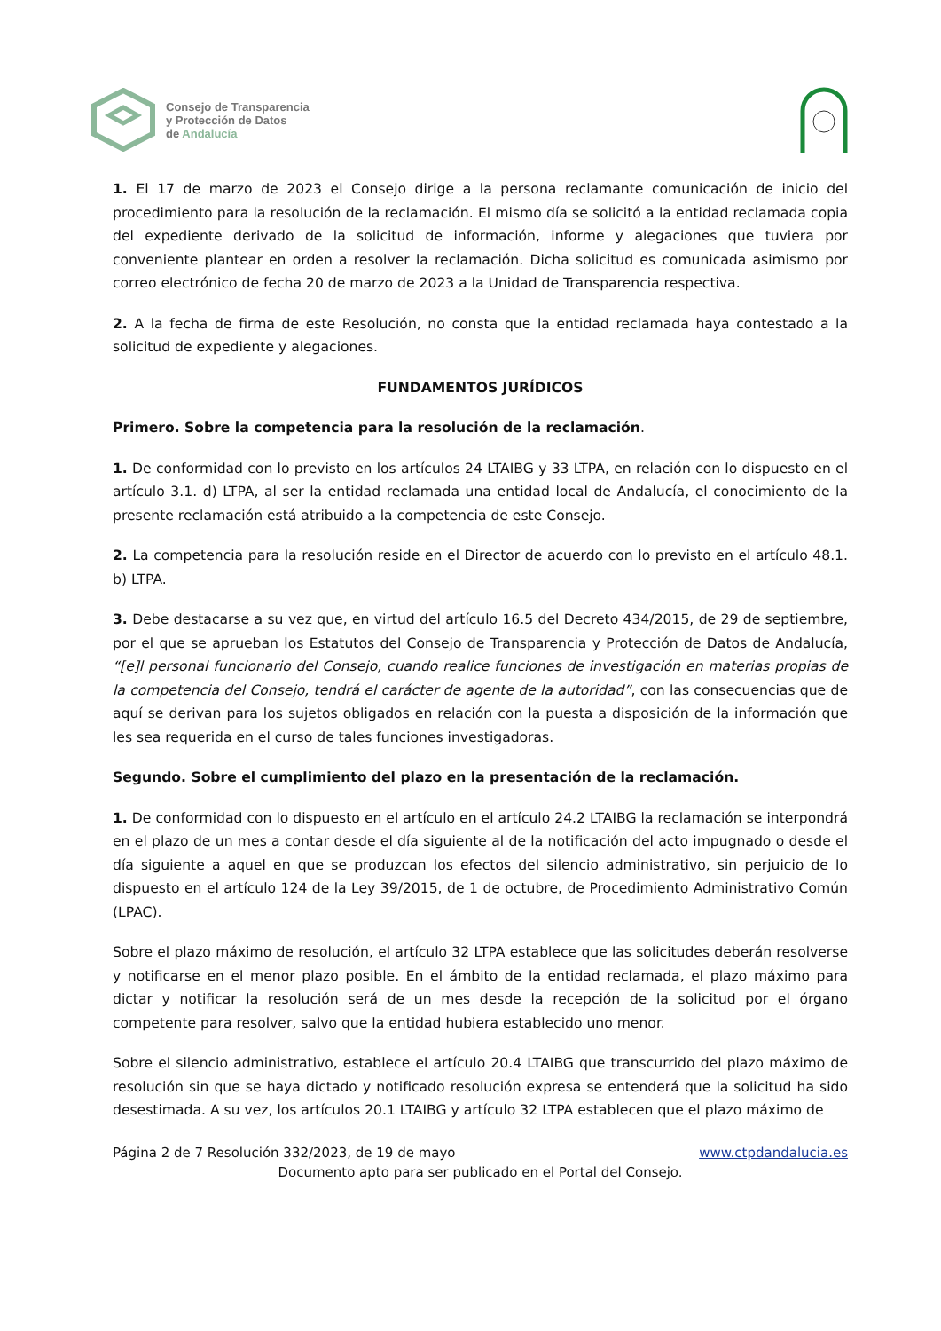Consejo de Transparencia
y Protección de Datos
de Andalucía
1. El 17 de marzo de 2023 el Consejo dirige a la persona reclamante comunicación de inicio del procedimiento para la resolución de la reclamación. El mismo día se solicitó a la entidad reclamada copia del expediente derivado de la solicitud de información, informe y alegaciones que tuviera por conveniente plantear en orden a resolver la reclamación. Dicha solicitud es comunicada asimismo por correo electrónico de fecha 20 de marzo de 2023 a la Unidad de Transparencia respectiva.
2. A la fecha de firma de este Resolución, no consta que la entidad reclamada haya contestado a la solicitud de expediente y alegaciones.
FUNDAMENTOS JURÍDICOS
Primero. Sobre la competencia para la resolución de la reclamación.
1. De conformidad con lo previsto en los artículos 24 LTAIBG y 33 LTPA, en relación con lo dispuesto en el artículo 3.1. d) LTPA, al ser la entidad reclamada una entidad local de Andalucía, el conocimiento de la presente reclamación está atribuido a la competencia de este Consejo.
2. La competencia para la resolución reside en el Director de acuerdo con lo previsto en el artículo 48.1. b) LTPA.
3. Debe destacarse a su vez que, en virtud del artículo 16.5 del Decreto 434/2015, de 29 de septiembre, por el que se aprueban los Estatutos del Consejo de Transparencia y Protección de Datos de Andalucía, “[e]l personal funcionario del Consejo, cuando realice funciones de investigación en materias propias de la competencia del Consejo, tendrá el carácter de agente de la autoridad”, con las consecuencias que de aquí se derivan para los sujetos obligados en relación con la puesta a disposición de la información que les sea requerida en el curso de tales funciones investigadoras.
Segundo. Sobre el cumplimiento del plazo en la presentación de la reclamación.
1. De conformidad con lo dispuesto en el artículo en el artículo 24.2 LTAIBG la reclamación se interpondrá en el plazo de un mes a contar desde el día siguiente al de la notificación del acto impugnado o desde el día siguiente a aquel en que se produzcan los efectos del silencio administrativo, sin perjuicio de lo dispuesto en el artículo 124 de la Ley 39/2015, de 1 de octubre, de Procedimiento Administrativo Común (LPAC).
Sobre el plazo máximo de resolución, el artículo 32 LTPA establece que las solicitudes deberán resolverse y notificarse en el menor plazo posible. En el ámbito de la entidad reclamada, el plazo máximo para dictar y notificar la resolución será de un mes desde la recepción de la solicitud por el órgano competente para resolver, salvo que la entidad hubiera establecido uno menor.
Sobre el silencio administrativo, establece el artículo 20.4 LTAIBG que transcurrido del plazo máximo de resolución sin que se haya dictado y notificado resolución expresa se entenderá que la solicitud ha sido desestimada. A su vez, los artículos 20.1 LTAIBG y artículo 32 LTPA establecen que el plazo máximo de
Página 2 de 7 Resolución 332/2023, de 19 de mayo www.ctpdandalucia.es
Documento apto para ser publicado en el Portal del Consejo.